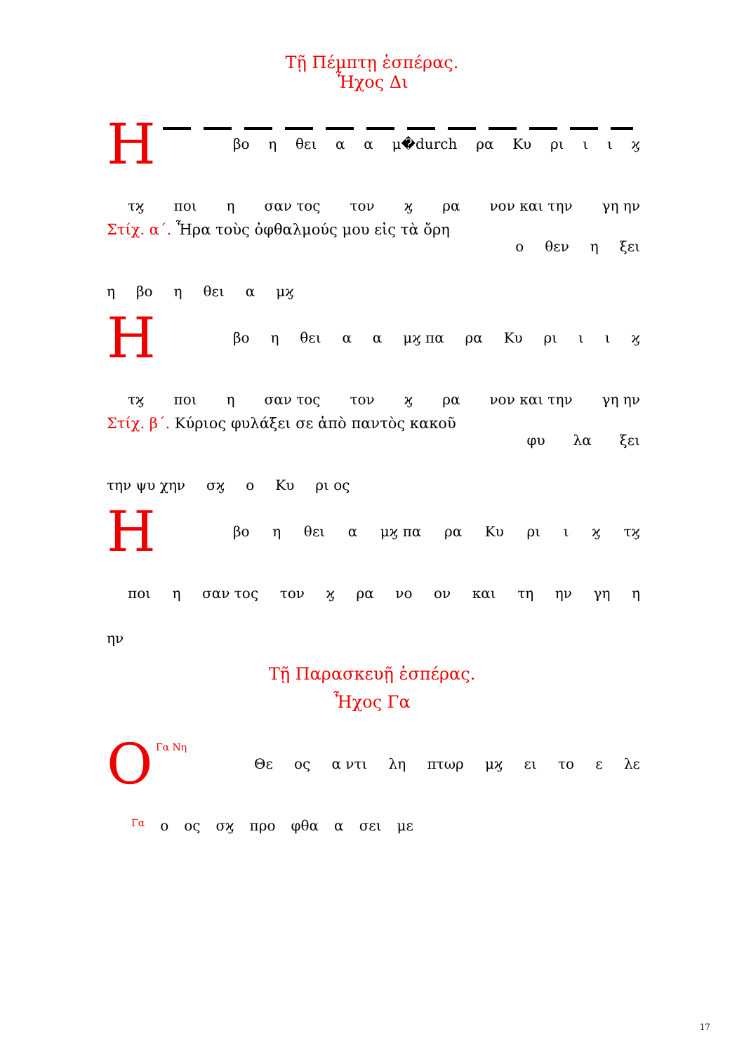Τῇ Πέμπτῃ ἑσπέρας.
Ἦχος Δι
Η
βο η θει α α μ�durch ρα Κυ ρι ι ι ϗ
τϗ ποι η σαν τος τον ϗ ρα νον και την γη ην
Στίχ. α΄. Ἦρα τοὺς ὀφθαλμούς μου εἰς τὰ ὄρη
ο θεν η ξει
η βο η θει α μϗ
Η
βο η θει α α μϗ πα ρα Κυ ρι ι ι ϗ
τϗ ποι η σαν τος τον ϗ ρα νον και την γη ην
Στίχ. β΄. Κύριος φυλάξει σε ἀπὸ παντὸς κακοῦ
φυ λα ξει
την ψυ χην σϗ ο Κυ ρι ος
Η
βο η θει α μϗ πα ρα Κυ ρι ι ϗ τϗ
ποι η σαν τος τον ϗ ρα νο ον και τη ην γη η
ην
Τῇ Παρασκευῇ ἑσπέρας.
Ἦχος Γα
Ο
Γα Νη
Θε ος α ντι λη πτωρ μϗ ει το ε λε
Γα ο ος σϗ προ φθα α σει με
17